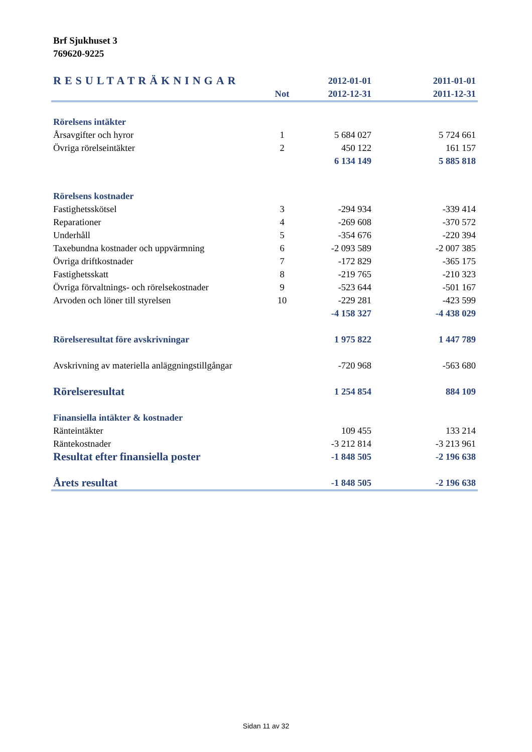Brf Sjukhuset 3
769620-9225
| RESULTATRÄKNINGAR | | 2012-01-01 | 2011-01-01 |
| | Not | 2012-12-31 | 2011-12-31 |
| Rörelsens intäkter | | | |
| Årsavgifter och hyror | 1 | 5 684 027 | 5 724 661 |
| Övriga rörelseintäkter | 2 | 450 122 | 161 157 |
| | | 6 134 149 | 5 885 818 |
| Rörelsens kostnader | | | |
| Fastighetsskötsel | 3 | -294 934 | -339 414 |
| Reparationer | 4 | -269 608 | -370 572 |
| Underhåll | 5 | -354 676 | -220 394 |
| Taxebundna kostnader och uppvärmning | 6 | -2 093 589 | -2 007 385 |
| Övriga driftkostnader | 7 | -172 829 | -365 175 |
| Fastighetsskatt | 8 | -219 765 | -210 323 |
| Övriga förvaltnings- och rörelsekostnader | 9 | -523 644 | -501 167 |
| Arvoden och löner till styrelsen | 10 | -229 281 | -423 599 |
| | | -4 158 327 | -4 438 029 |
| Rörelseresultat före avskrivningar | | 1 975 822 | 1 447 789 |
| Avskrivning av materiella anläggningstillgångar | | -720 968 | -563 680 |
| Rörelseresultat | | 1 254 854 | 884 109 |
| Finansiella intäkter & kostnader | | | |
| Ränteintäkter | | 109 455 | 133 214 |
| Räntekostnader | | -3 212 814 | -3 213 961 |
| Resultat efter finansiella poster | | -1 848 505 | -2 196 638 |
| Årets resultat | | -1 848 505 | -2 196 638 |
Sidan 11 av 32